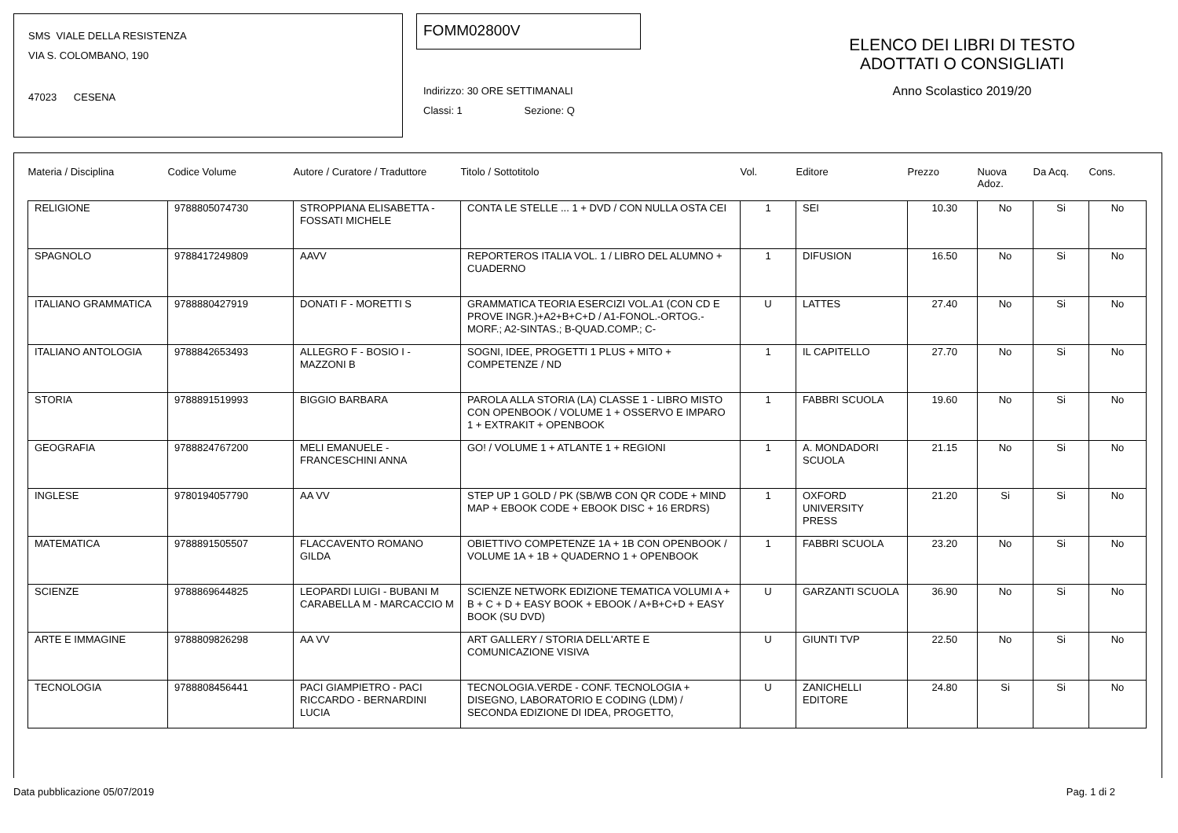SMS VIALE DELLA RESISTENZA
VIA S. COLOMBANO, 190
47023 CESENA
FOMM02800V
Indirizzo: 30 ORE SETTIMANALI
Classi: 1 Sezione: Q
ELENCO DEI LIBRI DI TESTO
ADOTTATI O CONSIGLIATI
Anno Scolastico 2019/20
| Materia / Disciplina | Codice Volume | Autore / Curatore / Traduttore | Titolo / Sottotitolo | Vol. | Editore | Prezzo | Nuova Adoz. | Da Acq. | Cons. |
| --- | --- | --- | --- | --- | --- | --- | --- | --- | --- |
| RELIGIONE | 9788805074730 | STROPPIANA ELISABETTA - FOSSATI MICHELE | CONTA LE STELLE ... 1 + DVD / CON NULLA OSTA CEI | 1 | SEI | 10.30 | No | Si | No |
| SPAGNOLO | 9788417249809 | AAVV | REPORTEROS ITALIA VOL. 1 / LIBRO DEL ALUMNO + CUADERNO | 1 | DIFUSION | 16.50 | No | Si | No |
| ITALIANO GRAMMATICA | 9788880427919 | DONATI F - MORETTI S | GRAMMATICA TEORIA ESERCIZI VOL.A1 (CON CD E PROVE INGR.)+A2+B+C+D / A1-FONOL.-ORTOG.-MORF.; A2-SINTAS.; B-QUAD.COMP.; C- | U | LATTES | 27.40 | No | Si | No |
| ITALIANO ANTOLOGIA | 9788842653493 | ALLEGRO F - BOSIO I - MAZZONI B | SOGNI, IDEE, PROGETTI 1 PLUS + MITO + COMPETENZE / ND | 1 | IL CAPITELLO | 27.70 | No | Si | No |
| STORIA | 9788891519993 | BIGGIO BARBARA | PAROLA ALLA STORIA (LA) CLASSE 1 - LIBRO MISTO CON OPENBOOK / VOLUME 1 + OSSERVO E IMPARO 1 + EXTRAKIT + OPENBOOK | 1 | FABBRI SCUOLA | 19.60 | No | Si | No |
| GEOGRAFIA | 9788824767200 | MELI EMANUELE - FRANCESCHINI ANNA | GO! / VOLUME 1 + ATLANTE 1 + REGIONI | 1 | A. MONDADORI SCUOLA | 21.15 | No | Si | No |
| INGLESE | 9780194057790 | AA VV | STEP UP 1 GOLD / PK (SB/WB CON QR CODE + MIND MAP + EBOOK CODE + EBOOK DISC + 16 ERDRS) | 1 | OXFORD UNIVERSITY PRESS | 21.20 | Si | Si | No |
| MATEMATICA | 9788891505507 | FLACCAVENTO ROMANO GILDA | OBIETTIVO COMPETENZE 1A + 1B CON OPENBOOK / VOLUME 1A + 1B + QUADERNO 1 + OPENBOOK | 1 | FABBRI SCUOLA | 23.20 | No | Si | No |
| SCIENZE | 9788869644825 | LEOPARDI LUIGI - BUBANI M CARABELLA M - MARCACCIO M | SCIENZE NETWORK EDIZIONE TEMATICA VOLUMI A + B + C + D + EASY BOOK + EBOOK / A+B+C+D + EASY BOOK (SU DVD) | U | GARZANTI SCUOLA | 36.90 | No | Si | No |
| ARTE E IMMAGINE | 9788809826298 | AA VV | ART GALLERY / STORIA DELL'ARTE E COMUNICAZIONE VISIVA | U | GIUNTI TVP | 22.50 | No | Si | No |
| TECNOLOGIA | 9788808456441 | PACI GIAMPIETRO - PACI RICCARDO - BERNARDINI LUCIA | TECNOLOGIA.VERDE - CONF. TECNOLOGIA + DISEGNO, LABORATORIO E CODING (LDM) / SECONDA EDIZIONE DI IDEA, PROGETTO, | U | ZANICHELLI EDITORE | 24.80 | Si | Si | No |
Data pubblicazione 05/07/2019 Pag. 1 di 2